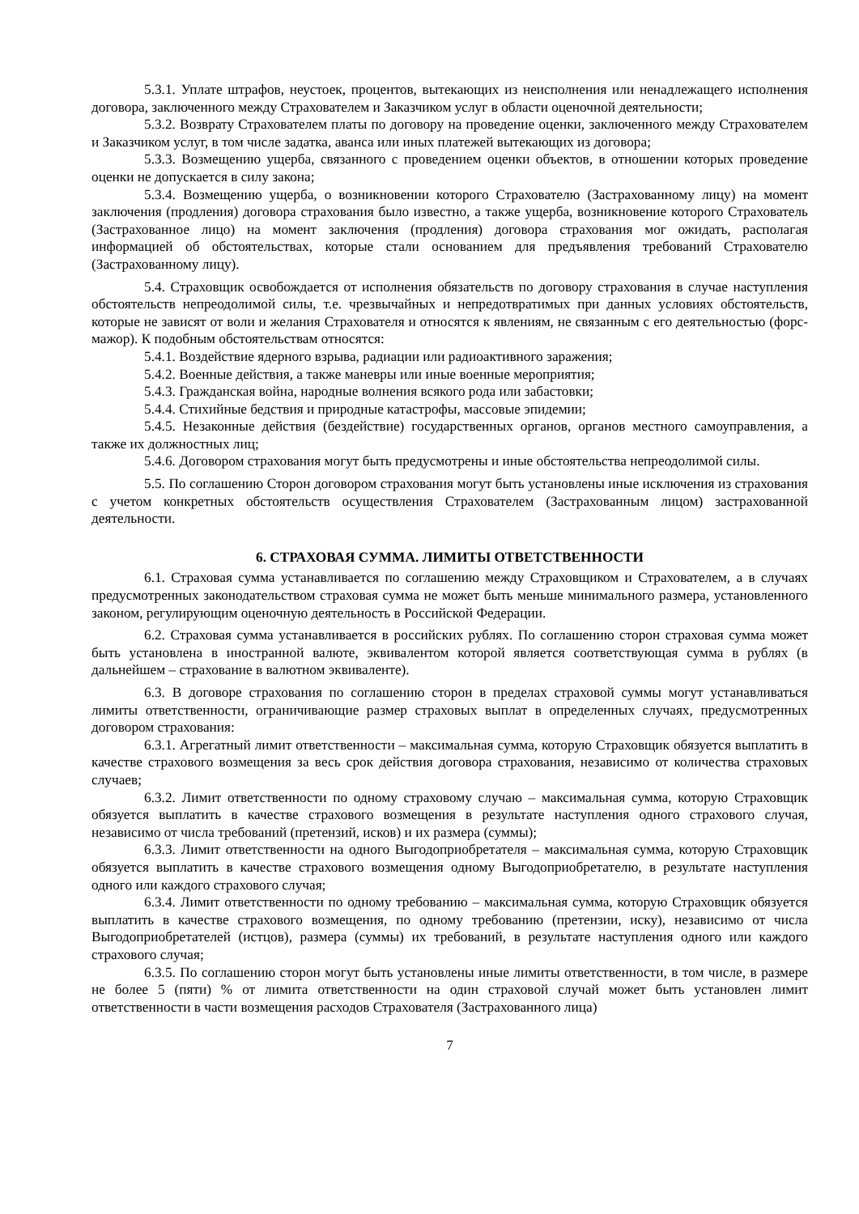5.3.1. Уплате штрафов, неустоек, процентов, вытекающих из неисполнения или ненадлежащего исполнения договора, заключенного между Страхователем и Заказчиком услуг в области оценочной деятельности;
5.3.2. Возврату Страхователем платы по договору на проведение оценки, заключенного между Страхователем и Заказчиком услуг, в том числе задатка, аванса или иных платежей вытекающих из договора;
5.3.3. Возмещению ущерба, связанного с проведением оценки объектов, в отношении которых проведение оценки не допускается в силу закона;
5.3.4. Возмещению ущерба, о возникновении которого Страхователю (Застрахованному лицу) на момент заключения (продления) договора страхования было известно, а также ущерба, возникновение которого Страхователь (Застрахованное лицо) на момент заключения (продления) договора страхования мог ожидать, располагая информацией об обстоятельствах, которые стали основанием для предъявления требований Страхователю (Застрахованному лицу).
5.4. Страховщик освобождается от исполнения обязательств по договору страхования в случае наступления обстоятельств непреодолимой силы, т.е. чрезвычайных и непредотвратимых при данных условиях обстоятельств, которые не зависят от воли и желания Страхователя и относятся к явлениям, не связанным с его деятельностью (форс-мажор). К подобным обстоятельствам относятся:
5.4.1. Воздействие ядерного взрыва, радиации или радиоактивного заражения;
5.4.2. Военные действия, а также маневры или иные военные мероприятия;
5.4.3. Гражданская война, народные волнения всякого рода или забастовки;
5.4.4. Стихийные бедствия и природные катастрофы, массовые эпидемии;
5.4.5. Незаконные действия (бездействие) государственных органов, органов местного самоуправления, а также их должностных лиц;
5.4.6. Договором страхования могут быть предусмотрены и иные обстоятельства непреодолимой силы.
5.5. По соглашению Сторон договором страхования могут быть установлены иные исключения из страхования с учетом конкретных обстоятельств осуществления Страхователем (Застрахованным лицом) застрахованной деятельности.
6. СТРАХОВАЯ СУММА. ЛИМИТЫ ОТВЕТСТВЕННОСТИ
6.1. Страховая сумма устанавливается по соглашению между Страховщиком и Страхователем, а в случаях предусмотренных законодательством страховая сумма не может быть меньше минимального размера, установленного законом, регулирующим оценочную деятельность в Российской Федерации.
6.2. Страховая сумма устанавливается в российских рублях. По соглашению сторон страховая сумма может быть установлена в иностранной валюте, эквивалентом которой является соответствующая сумма в рублях (в дальнейшем – страхование в валютном эквиваленте).
6.3. В договоре страхования по соглашению сторон в пределах страховой суммы могут устанавливаться лимиты ответственности, ограничивающие размер страховых выплат в определенных случаях, предусмотренных договором страхования:
6.3.1. Агрегатный лимит ответственности – максимальная сумма, которую Страховщик обязуется выплатить в качестве страхового возмещения за весь срок действия договора страхования, независимо от количества страховых случаев;
6.3.2. Лимит ответственности по одному страховому случаю – максимальная сумма, которую Страховщик обязуется выплатить в качестве страхового возмещения в результате наступления одного страхового случая, независимо от числа требований (претензий, исков) и их размера (суммы);
6.3.3. Лимит ответственности на одного Выгодоприобретателя – максимальная сумма, которую Страховщик обязуется выплатить в качестве страхового возмещения одному Выгодоприобретателю, в результате наступления одного или каждого страхового случая;
6.3.4. Лимит ответственности по одному требованию – максимальная сумма, которую Страховщик обязуется выплатить в качестве страхового возмещения, по одному требованию (претензии, иску), независимо от числа Выгодоприобретателей (истцов), размера (суммы) их требований, в результате наступления одного или каждого страхового случая;
6.3.5. По соглашению сторон могут быть установлены иные лимиты ответственности, в том числе, в размере не более 5 (пяти) % от лимита ответственности на один страховой случай может быть установлен лимит ответственности в части возмещения расходов Страхователя (Застрахованного лица)
7